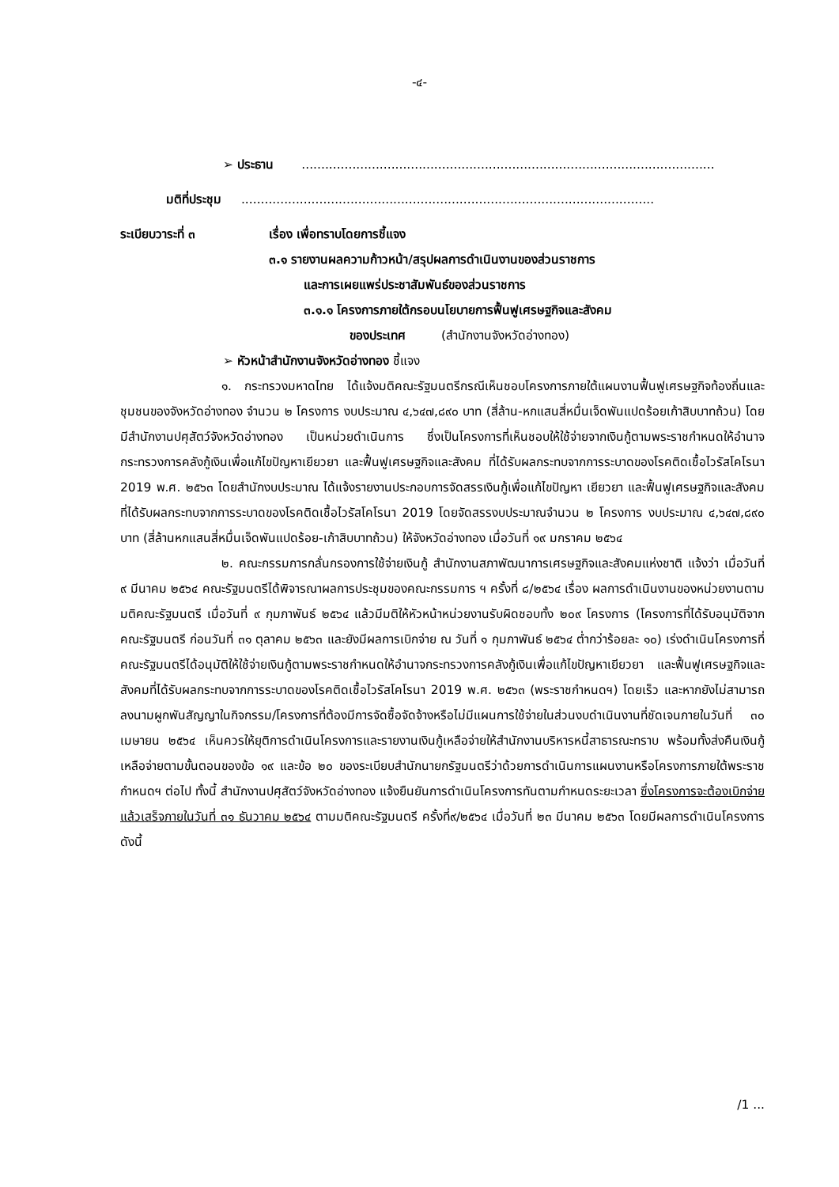-๔-
➢ ประธาน ..........................................................................................................
มติที่ประชุม ..........................................................................................................
ระเบียบวาระที่ ๓ เรื่อง เพื่อทราบโดยการชี้แจง
๓.๑ รายงานผลความก้าวหน้า/สรุปผลการดำเนินงานของส่วนราชการ
และการเผยแพร่ประชาสัมพันธ์ของส่วนราชการ
๓.๑.๑ โครงการภายใต้กรอบนโยบายการฟื้นฟูเศรษฐกิจและสังคม
ของประเทศ (สำนักงานจังหวัดอ่างทอง)
➢ หัวหน้าสำนักงานจังหวัดอ่างทอง ชี้แจง
๑. กระทรวงมหาดไทย ได้แจ้งมติคณะรัฐมนตรีกรณีเห็นชอบโครงการภายใต้แผนงานฟื้นฟูเศรษฐกิจท้องถิ่นและชุมชนของจังหวัดอ่างทอง จำนวน ๒ โครงการ งบประมาณ ๔,๖๔๗,๘๙๐ บาท (สี่ล้าน-หกแสนสี่หมื่นเจ็ดพันแปดร้อยเก้าสิบบาทถ้วน) โดยมีสำนักงานปศุสัตว์จังหวัดอ่างทอง เป็นหน่วยดำเนินการ ซึ่งเป็นโครงการที่เห็นชอบให้ใช้จ่ายจากเงินกู้ตามพระราชกำหนดให้อำนาจกระทรวงการคลังกู้เงินเพื่อแก้ไขปัญหาเยียวยา และฟื้นฟูเศรษฐกิจและสังคม ที่ได้รับผลกระทบจากการระบาดของโรคติดเชื้อไวรัสโคโรนา 2019 พ.ศ. ๒๕๖๓ โดยสำนักงบประมาณ ได้แจ้งรายงานประกอบการจัดสรรเงินกู้เพื่อแก้ไขปัญหา เยียวยา และฟื้นฟูเศรษฐกิจและสังคมที่ได้รับผลกระทบจากการระบาดของโรคติดเชื้อไวรัสโคโรนา 2019 โดยจัดสรรงบประมาณจำนวน ๒ โครงการ งบประมาณ ๔,๖๔๗,๘๙๐ บาท (สี่ล้านหกแสนสี่หมื่นเจ็ดพันแปดร้อย-เก้าสิบบาทถ้วน) ให้จังหวัดอ่างทอง เมื่อวันที่ ๑๙ มกราคม ๒๕๖๔
๒. คณะกรรมการกลั่นกรองการใช้จ่ายเงินกู้ สำนักงานสภาพัฒนาการเศรษฐกิจและสังคมแห่งชาติ แจ้งว่า เมื่อวันที่ ๙ มีนาคม ๒๕๖๔ คณะรัฐมนตรีได้พิจารณาผลการประชุมของคณะกรรมการ ฯ ครั้งที่ ๘/๒๕๖๔ เรื่อง ผลการดำเนินงานของหน่วยงานตามมติคณะรัฐมนตรี เมื่อวันที่ ๙ กุมภาพันธ์ ๒๕๖๔ แล้วมีมติให้หัวหน้าหน่วยงานรับผิดชอบทั้ง ๒๐๙ โครงการ (โครงการที่ได้รับอนุมัติจากคณะรัฐมนตรี ก่อนวันที่ ๓๑ ตุลาคม ๒๕๖๓ และยังมีผลการเบิกจ่าย ณ วันที่ ๑ กุมภาพันธ์ ๒๕๖๔ ต่ำกว่าร้อยละ ๑๐) เร่งดำเนินโครงการที่คณะรัฐมนตรีได้อนุมัติให้ใช้จ่ายเงินกู้ตามพระราชกำหนดให้อำนาจกระทรวงการคลังกู้เงินเพื่อแก้ไขปัญหาเยียวยา และฟื้นฟูเศรษฐกิจและสังคมที่ได้รับผลกระทบจากการระบาดของโรคติดเชื้อไวรัสโคโรนา 2019 พ.ศ. ๒๕๖๓ (พระราชกำหนดฯ) โดยเร็ว และหากยังไม่สามารถลงนามผูกพันสัญญาในกิจกรรม/โครงการที่ต้องมีการจัดซื้อจัดจ้างหรือไม่มีแผนการใช้จ่ายในส่วนงบดำเนินงานที่ชัดเจนภายในวันที่ ๓๐ เมษายน ๒๕๖๔ เห็นควรให้ยุติการดำเนินโครงการและรายงานเงินกู้เหลือจ่ายให้สำนักงานบริหารหนี้สาธารณะทราบ พร้อมทั้งส่งคืนเงินกู้เหลือจ่ายตามขั้นตอนของข้อ ๑๙ และข้อ ๒๐ ของระเบียบสำนักนายกรัฐมนตรีว่าด้วยการดำเนินการแผนงานหรือโครงการภายใต้พระราชกำหนดฯ ต่อไป ทั้งนี้ สำนักงานปศุสัตว์จังหวัดอ่างทอง แจ้งยืนยันการดำเนินโครงการทันตามกำหนดระยะเวลา ซึ่งโครงการจะต้องเบิกจ่ายแล้วเสร็จภายในวันที่ ๓๑ ธันวาคม ๒๕๖๔ ตามมติคณะรัฐมนตรี ครั้งที่๙/๒๕๖๔ เมื่อวันที่ ๒๓ มีนาคม ๒๕๖๓ โดยมีผลการดำเนินโครงการ ดังนี้
/1 ...